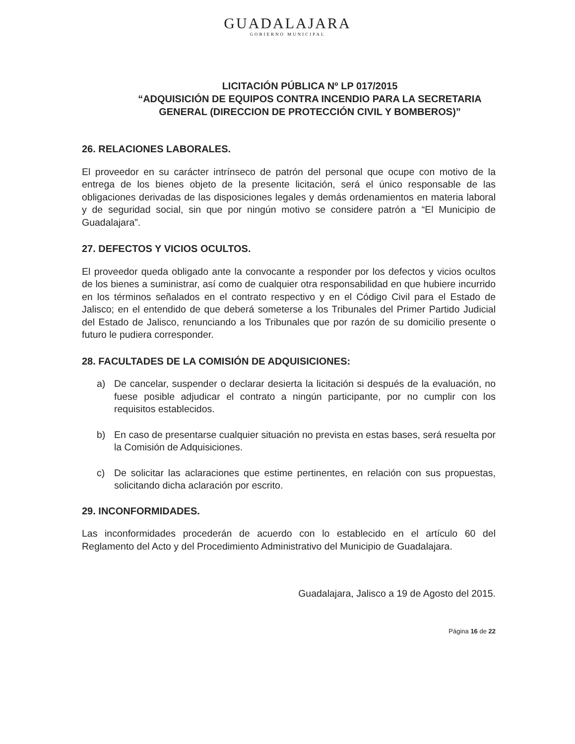GUADALAJARA
GOBIERNO MUNICIPAL
LICITACIÓN PÚBLICA Nº LP 017/2015
“ADQUISICIÓN DE EQUIPOS CONTRA INCENDIO PARA LA SECRETARIA
GENERAL (DIRECCION DE PROTECCIÓN CIVIL Y BOMBEROS)”
26. RELACIONES LABORALES.
El proveedor en su carácter intrínseco de patrón del personal que ocupe con motivo de la entrega de los bienes objeto de la presente licitación, será el único responsable de las obligaciones derivadas de las disposiciones legales y demás ordenamientos en materia laboral y de seguridad social, sin que por ningún motivo se considere patrón a “El Municipio de Guadalajara”.
27. DEFECTOS Y VICIOS OCULTOS.
El proveedor queda obligado ante la convocante a responder por los defectos y vicios ocultos de los bienes a suministrar, así como de cualquier otra responsabilidad en que hubiere incurrido en los términos señalados en el contrato respectivo y en el Código Civil para el Estado de Jalisco; en el entendido de que deberá someterse a los Tribunales del Primer Partido Judicial del Estado de Jalisco, renunciando a los Tribunales que por razón de su domicilio presente o futuro le pudiera corresponder.
28. FACULTADES DE LA COMISIÓN DE ADQUISICIONES:
a) De cancelar, suspender o declarar desierta la licitación si después de la evaluación, no fuese posible adjudicar el contrato a ningún participante, por no cumplir con los requisitos establecidos.
b) En caso de presentarse cualquier situación no prevista en estas bases, será resuelta por la Comisión de Adquisiciones.
c) De solicitar las aclaraciones que estime pertinentes, en relación con sus propuestas, solicitando dicha aclaración por escrito.
29. INCONFORMIDADES.
Las inconformidades procederán de acuerdo con lo establecido en el artículo 60 del Reglamento del Acto y del Procedimiento Administrativo del Municipio de Guadalajara.
Guadalajara, Jalisco a 19 de Agosto del 2015.
Página 16 de 22